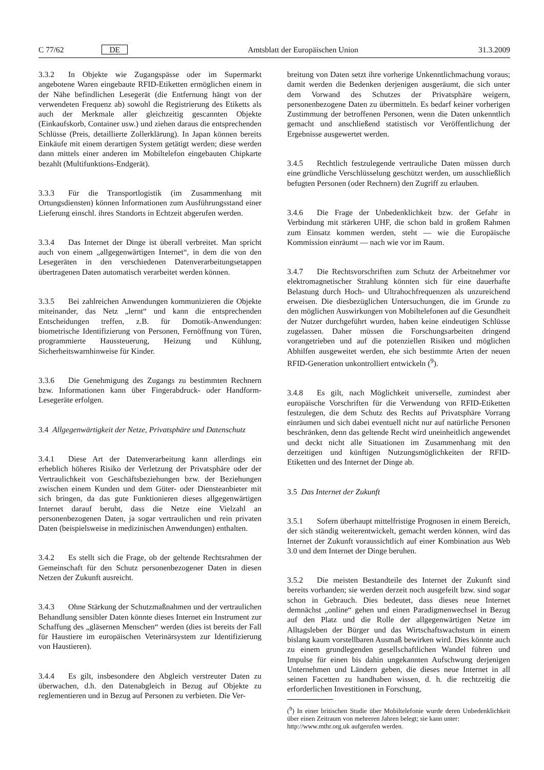C 77/62 DE Amtsblatt der Europäischen Union 31.3.2009
3.3.2 In Objekte wie Zugangspässe oder im Supermarkt angebotene Waren eingebaute RFID-Etiketten ermöglichen einem in der Nähe befindlichen Lesegerät (die Entfernung hängt von der verwendeten Frequenz ab) sowohl die Registrierung des Etiketts als auch der Merkmale aller gleichzeitig gescannten Objekte (Einkaufskorb, Container usw.) und ziehen daraus die entsprechenden Schlüsse (Preis, detaillierte Zollerklärung). In Japan können bereits Einkäufe mit einem derartigen System getätigt werden; diese werden dann mittels einer anderen im Mobiltelefon eingebauten Chipkarte bezahlt (Multifunktions-Endgerät).
3.3.3 Für die Transportlogistik (im Zusammenhang mit Ortungsdiensten) können Informationen zum Ausführungsstand einer Lieferung einschl. ihres Standorts in Echtzeit abgerufen werden.
3.3.4 Das Internet der Dinge ist überall verbreitet. Man spricht auch von einem „allgegenwärtigen Internet“, in dem die von den Lesegeräten in den verschiedenen Datenverarbeitungsetappen übertragenen Daten automatisch verarbeitet werden können.
3.3.5 Bei zahlreichen Anwendungen kommunizieren die Objekte miteinander, das Netz „lernt“ und kann die entsprechenden Entscheidungen treffen, z.B. für Domotik-Anwendungen: biometrische Identifizierung von Personen, Fernöffnung von Türen, programmierte Haussteuerung, Heizung und Kühlung, Sicherheitswarnhinweise für Kinder.
3.3.6 Die Genehmigung des Zugangs zu bestimmten Rechnern bzw. Informationen kann über Fingerabdruck- oder Handform-Lesegeräte erfolgen.
3.4 Allgegenwärtigkeit der Netze, Privatsphäre und Datenschutz
3.4.1 Diese Art der Datenverarbeitung kann allerdings ein erheblich höheres Risiko der Verletzung der Privatsphäre oder der Vertraulichkeit von Geschäftsbeziehungen bzw. der Beziehungen zwischen einem Kunden und dem Güter- oder Diensteanbieter mit sich bringen, da das gute Funktionieren dieses allgegenwärtigen Internet darauf beruht, dass die Netze eine Vielzahl an personenbezogenen Daten, ja sogar vertraulichen und rein privaten Daten (beispielsweise in medizinischen Anwendungen) enthalten.
3.4.2 Es stellt sich die Frage, ob der geltende Rechtsrahmen der Gemeinschaft für den Schutz personenbezogener Daten in diesen Netzen der Zukunft ausreicht.
3.4.3 Ohne Stärkung der Schutzmaßnahmen und der vertraulichen Behandlung sensibler Daten könnte dieses Internet ein Instrument zur Schaffung des „gläsernen Menschen“ werden (dies ist bereits der Fall für Haustiere im europäischen Veterinärsystem zur Identifizierung von Haustieren).
3.4.4 Es gilt, insbesondere den Abgleich verstreuter Daten zu überwachen, d.h. den Datenabgleich in Bezug auf Objekte zu reglementieren und in Bezug auf Personen zu verbieten. Die Ver-
breitung von Daten setzt ihre vorherige Unkenntlichmachung voraus; damit werden die Bedenken derjenigen ausgeräumt, die sich unter dem Vorwand des Schutzes der Privatsphäre weigern, personenbezogene Daten zu übermitteln. Es bedarf keiner vorherigen Zustimmung der betroffenen Personen, wenn die Daten unkenntlich gemacht und anschließend statistisch vor Veröffentlichung der Ergebnisse ausgewertet werden.
3.4.5 Rechtlich festzulegende vertrauliche Daten müssen durch eine gründliche Verschlüsselung geschützt werden, um ausschließlich befugten Personen (oder Rechnern) den Zugriff zu erlauben.
3.4.6 Die Frage der Unbedenklichkeit bzw. der Gefahr in Verbindung mit stärkeren UHF, die schon bald in großem Rahmen zum Einsatz kommen werden, steht — wie die Europäische Kommission einräumt — nach wie vor im Raum.
3.4.7 Die Rechtsvorschriften zum Schutz der Arbeitnehmer vor elektromagnetischer Strahlung könnten sich für eine dauerhafte Belastung durch Hoch- und Ultrahochfrequenzen als unzureichend erweisen. Die diesbezüglichen Untersuchungen, die im Grunde zu den möglichen Auswirkungen von Mobiltelefonen auf die Gesundheit der Nutzer durchgeführt wurden, haben keine eindeutigen Schlüsse zugelassen. Daher müssen die Forschungsarbeiten dringend vorangetrieben und auf die potenziellen Risiken und möglichen Abhilfen ausgeweitet werden, ehe sich bestimmte Arten der neuen RFID-Generation unkontrolliert entwickeln (<sup>9</sup>).
3.4.8 Es gilt, nach Möglichkeit universelle, zumindest aber europäische Vorschriften für die Verwendung von RFID-Etiketten festzulegen, die dem Schutz des Rechts auf Privatsphäre Vorrang einräumen und sich dabei eventuell nicht nur auf natürliche Personen beschränken, denn das geltende Recht wird uneinheitlich angewendet und deckt nicht alle Situationen im Zusammenhang mit den derzeitigen und künftigen Nutzungsmöglichkeiten der RFID-Etiketten und des Internet der Dinge ab.
3.5 Das Internet der Zukunft
3.5.1 Sofern überhaupt mittelfristige Prognosen in einem Bereich, der sich ständig weiterentwickelt, gemacht werden können, wird das Internet der Zukunft voraussichtlich auf einer Kombination aus Web 3.0 und dem Internet der Dinge beruhen.
3.5.2 Die meisten Bestandteile des Internet der Zukunft sind bereits vorhanden; sie werden derzeit noch ausgefeilt bzw. sind sogar schon in Gebrauch. Dies bedeutet, dass dieses neue Internet demnächst „online“ gehen und einen Paradigmenwechsel in Bezug auf den Platz und die Rolle der allgegenwärtigen Netze im Alltagsleben der Bürger und das Wirtschaftswachstum in einem bislang kaum vorstellbaren Ausmaß bewirken wird. Dies könnte auch zu einem grundlegenden gesellschaftlichen Wandel führen und Impulse für einen bis dahin ungekannten Aufschwung derjenigen Unternehmen und Ländern geben, die dieses neue Internet in all seinen Facetten zu handhaben wissen, d. h. die rechtzeitig die erforderlichen Investitionen in Forschung,
(<sup>9</sup>) In einer britischen Studie über Mobiltelefonie wurde deren Unbedenklichkeit über einen Zeitraum von mehreren Jahren belegt; sie kann unter:
http://www.mthr.org.uk aufgerufen werden.